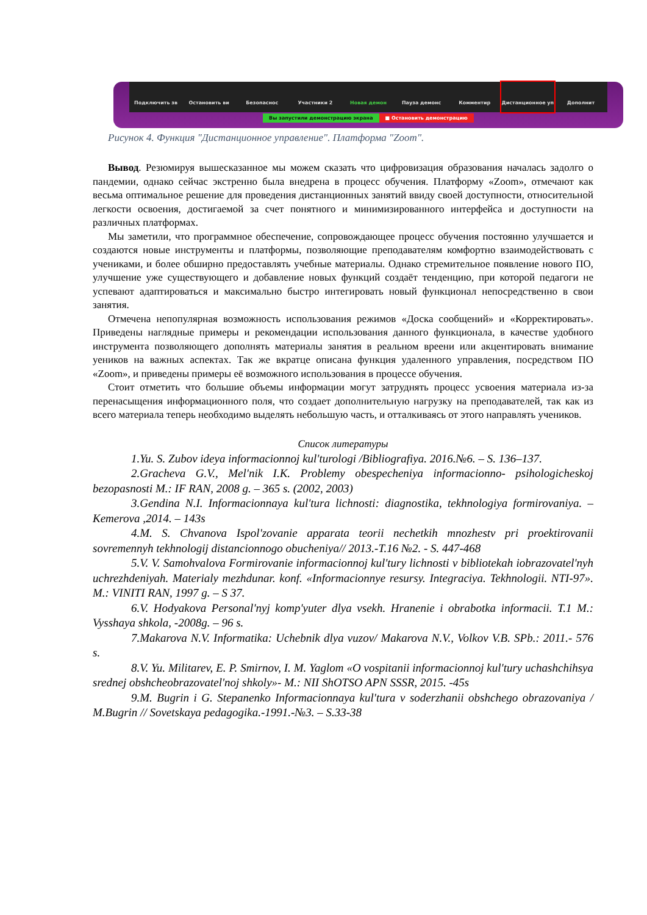Подключить зв Остановить ви Безопаснос Участники 2 Новая демон Пауза демонс Комментир Дистанционное уп Дополнит
Вы запустили демонстрацию экрана ■ Остановить демонстрацию
Рисунок 4. Функция "Дистанционное управление". Платформа "Zoom".
Вывод. Резюмируя вышесказанное мы можем сказать что цифровизация образования началась задолго о пандемии, однако сейчас экстренно была внедрена в процесс обучения. Платформу «Zoom», отмечают как весьма оптимальное решение для проведения дистанционных занятий ввиду своей доступности, относительной легкости освоения, достигаемой за счет понятного и минимизированного интерфейса и доступности на различных платформах.
Мы заметили, что программное обеспечение, сопровождающее процесс обучения постоянно улучшается и создаются новые инструменты и платформы, позволяющие преподавателям комфортно взаимодействовать с учениками, и более обширно предоставлять учебные материалы. Однако стремительное появление нового ПО, улучшение уже существующего и добавление новых функций создаёт тенденцию, при которой педагоги не успевают адаптироваться и максимально быстро интегировать новый функционал непосредственно в свои занятия.
Отмечена непопулярная возможность использования режимов «Доска сообщений» и «Корректировать». Приведены наглядные примеры и рекомендации использования данного функционала, в качестве удобного инструмента позволяющего дополнять материалы занятия в реальном вреени или акцентировать внимание уеников на важных аспектах. Так же вкратце описана функция удаленного управления, посредством ПО «Zoom», и приведены примеры её возможного использования в процессе обучения.
Стоит отметить что большие объемы информации могут затруднять процесс усвоения материала из-за перенасыщения информационного поля, что создает дополнительную нагрузку на преподавателей, так как из всего материала теперь необходимо выделять небольшую часть, и отталкиваясь от этого направлять учеников.
Список литературы
1.Yu. S. Zubov ideya informacionnoj kul'turologi /Bibliografiya. 2016.№6. – S. 136–137.
2.Gracheva G.V., Mel'nik I.K. Problemy obespecheniya informacionno- psihologicheskoj bezopasnosti M.: IF RAN, 2008 g. – 365 s. (2002, 2003)
3.Gendina N.I. Informacionnaya kul'tura lichnosti: diagnostika, tekhnologiya formirovaniya. –Kemerova ,2014. – 143s
4.M. S. Chvanova Ispol'zovanie apparata teorii nechetkih mnozhestv pri proektirovanii sovremennyh tekhnologij distancionnogo obucheniya// 2013.-T.16 №2. - S. 447-468
5.V. V. Samohvalova Formirovanie informacionnoj kul'tury lichnosti v bibliotekah iobrazovatel'nyh uchrezhdeniyah. Materialy mezhdunar. konf. «Informacionnye resursy. Integraciya. Tekhnologii. NTI-97». M.: VINITI RAN, 1997 g. – S 37.
6.V. Hodyakova Personal'nyj komp'yuter dlya vsekh. Hranenie i obrabotka informacii. T.1 M.: Vysshaya shkola, -2008g. – 96 s.
7.Makarova N.V. Informatika: Uchebnik dlya vuzov/ Makarova N.V., Volkov V.B. SPb.: 2011.- 576 s.
8.V. Yu. Militarev, E. P. Smirnov, I. M. Yaglom «O vospitanii informacionnoj kul'tury uchashchihsya srednej obshcheobrazovatel'noj shkoly»- M.: NII ShOTSO APN SSSR, 2015. -45s
9.M. Bugrin i G. Stepanenko Informacionnaya kul'tura v soderzhanii obshchego obrazovaniya / M.Bugrin // Sovetskaya pedagogika.-1991.-№3. – S.33-38